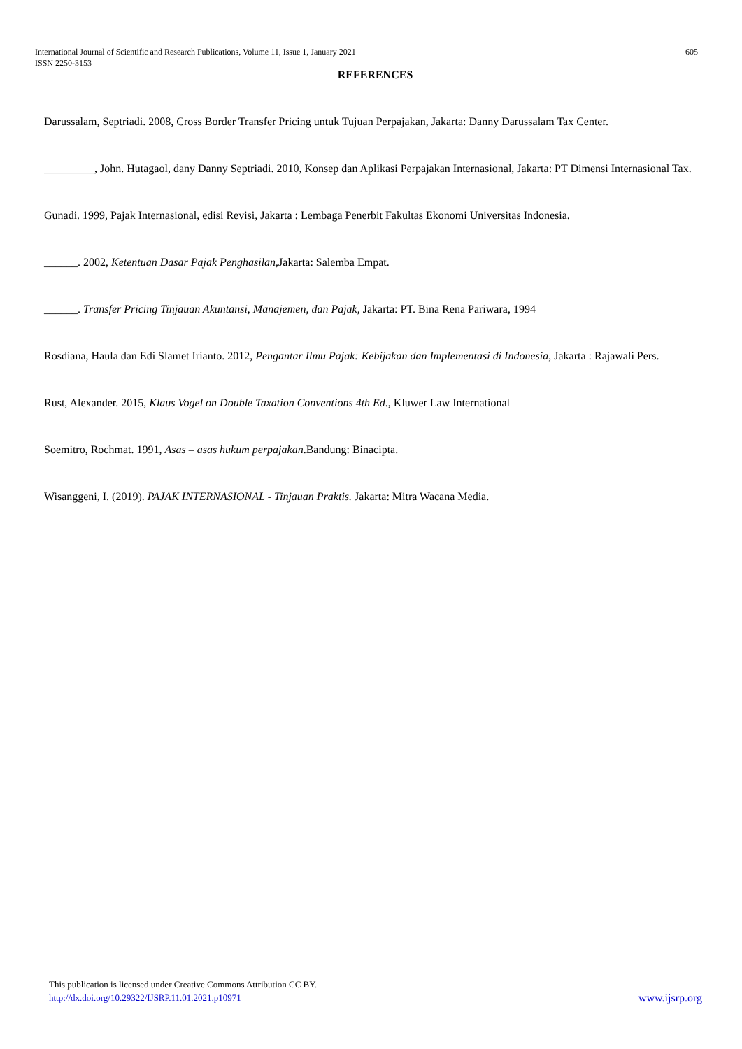605 International Journal of Scientific and Research Publications, Volume 11, Issue 1, January 2021
ISSN 2250-3153
REFERENCES
Darussalam, Septriadi. 2008, Cross Border Transfer Pricing untuk Tujuan Perpajakan, Jakarta: Danny Darussalam Tax Center.
_________, John. Hutagaol, dany Danny Septriadi. 2010, Konsep dan Aplikasi Perpajakan Internasional, Jakarta: PT Dimensi Internasional Tax.
Gunadi. 1999, Pajak Internasional, edisi Revisi, Jakarta : Lembaga Penerbit Fakultas Ekonomi Universitas Indonesia.
______. 2002, Ketentuan Dasar Pajak Penghasilan, Jakarta: Salemba Empat.
______. Transfer Pricing Tinjauan Akuntansi, Manajemen, dan Pajak, Jakarta: PT. Bina Rena Pariwara, 1994
Rosdiana, Haula dan Edi Slamet Irianto. 2012, Pengantar Ilmu Pajak: Kebijakan dan Implementasi di Indonesia, Jakarta : Rajawali Pers.
Rust, Alexander. 2015, Klaus Vogel on Double Taxation Conventions 4th Ed., Kluwer Law International
Soemitro, Rochmat. 1991, Asas – asas hukum perpajakan.Bandung: Binacipta.
Wisanggeni, I. (2019). PAJAK INTERNASIONAL - Tinjauan Praktis. Jakarta: Mitra Wacana Media.
This publication is licensed under Creative Commons Attribution CC BY.
www.ijsrp.org http://dx.doi.org/10.29322/IJSRP.11.01.2021.p10971